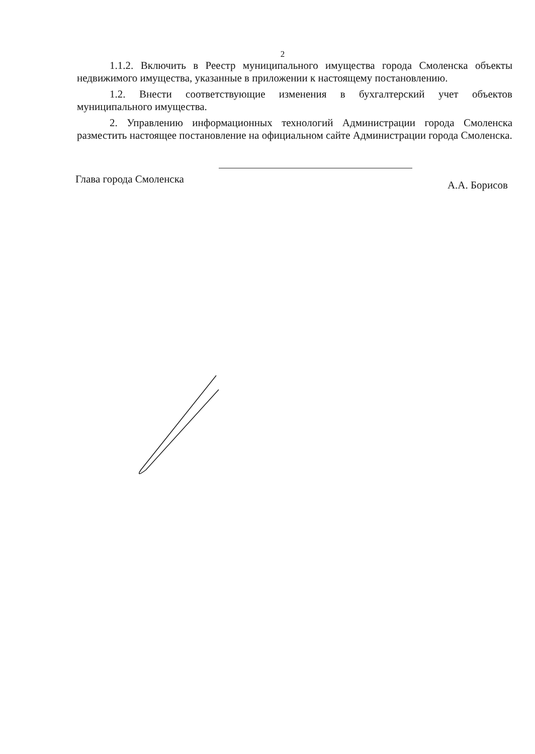2
1.1.2. Включить в Реестр муниципального имущества города Смоленска объекты недвижимого имущества, указанные в приложении к настоящему постановлению.
1.2. Внести соответствующие изменения в бухгалтерский учет объектов муниципального имущества.
2. Управлению информационных технологий Администрации города Смоленска разместить настоящее постановление на официальном сайте Администрации города Смоленска.
Глава города Смоленска А.А. Борисов